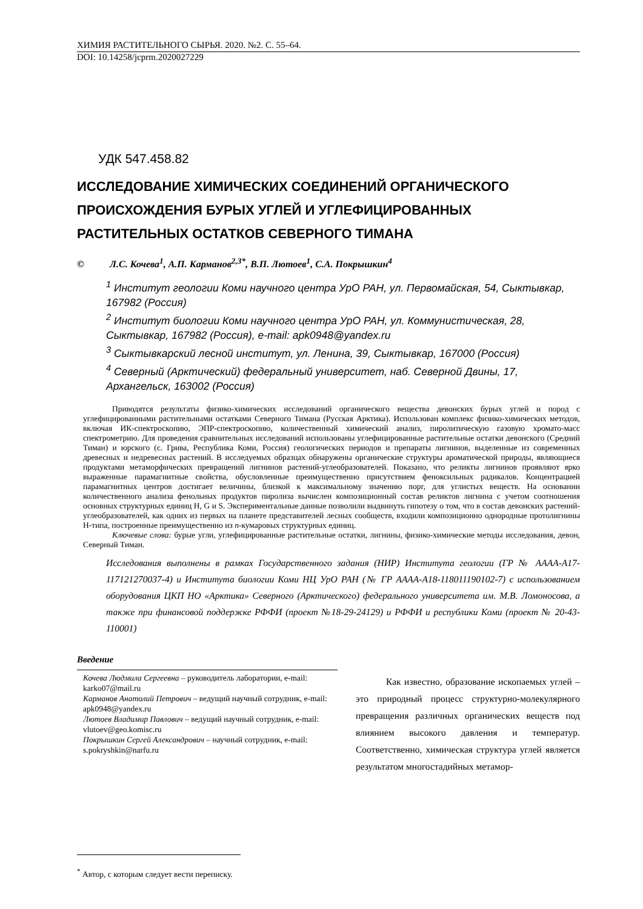ХИМИЯ РАСТИТЕЛЬНОГО СЫРЬЯ. 2020. №2. С. 55–64.
DOI: 10.14258/jcprm.2020027229
УДК 547.458.82
ИССЛЕДОВАНИЕ ХИМИЧЕСКИХ СОЕДИНЕНИЙ ОРГАНИЧЕСКОГО ПРОИСХОЖДЕНИЯ БУРЫХ УГЛЕЙ И УГЛЕФИЦИРОВАННЫХ РАСТИТЕЛЬНЫХ ОСТАТКОВ СЕВЕРНОГО ТИМАНА
© Л.С. Кочева<sup>1</sup>, А.П. Карманов<sup>2,3*</sup>, В.П. Лютоев<sup>1</sup>, С.А. Покрышкин<sup>4</sup>
<sup>1</sup> Институт геологии Коми научного центра УрО РАН, ул. Первомайская, 54, Сыктывкар, 167982 (Россия)
<sup>2</sup> Институт биологии Коми научного центра УрО РАН, ул. Коммунистическая, 28, Сыктывкар, 167982 (Россия), e-mail: apk0948@yandex.ru
<sup>3</sup> Сыктывкарский лесной институт, ул. Ленина, 39, Сыктывкар, 167000 (Россия)
<sup>4</sup> Северный (Арктический) федеральный университет, наб. Северной Двины, 17, Архангельск, 163002 (Россия)
Приводятся результаты физико-химических исследований органического вещества девонских бурых углей и пород с углефицированными растительными остатками Северного Тимана (Русская Арктика). Использован комплекс физико-химических методов, включая ИК-спектроскопию, ЭПР-спектроскопию, количественный химический анализ, пиролитическую газовую хромато-масс спектрометрию. Для проведения сравнительных исследований использованы углефицированные растительные остатки девонского (Средний Тиман) и юрского (с. Грива, Республика Коми, Россия) геологических периодов и препараты лигнинов, выделенные из современных древесных и недревесных растений. В исследуемых образцах обнаружены органические структуры ароматической природы, являющиеся продуктами метаморфических превращений лигнинов растений-углеобразователей. Показано, что реликты лигнинов проявляют ярко выраженные парамагнитные свойства, обусловленные преимущественно присутствием феноксильных радикалов. Концентрацией парамагнитных центров достигает величины, близкой к максимальному значению nорг, для углистых веществ. На основании количественного анализа фенольных продуктов пиролиза вычислен композиционный состав реликтов лигнина с учетом соотношения основных структурных единиц H, G и S. Экспериментальные данные позволили выдвинуть гипотезу о том, что в состав девонских растений-углеобразователей, как одних из первых на планете представителей лесных сообществ, входили композиционно однородные протолигнины Н-типа, построенные преимущественно из п-кумаровых структурных единиц.
Ключевые слова: бурые угли, углефицированные растительные остатки, лигнины, физико-химические методы исследования, девон, Северный Тиман.
Исследования выполнены в рамках Государственного задания (НИР) Института геологии (ГР № АААА-А17-117121270037-4) и Института биологии Коми НЦ УрО РАН (№ ГР АААА-А18-118011190102-7) с использованием оборудования ЦКП НО «Арктика» Северного (Арктического) федерального университета им. М.В. Ломоносова, а также при финансовой поддержке РФФИ (проект №18-29-24129) и РФФИ и республики Коми (проект № 20-43-110001)
Введение
Кочева Людмила Сергеевна – руководитель лаборатории, e-mail: karko07@mail.ru
Карманов Анатолий Петрович – ведущий научный сотрудник, e-mail: apk0948@yandex.ru
Лютоев Владимир Павлович – ведущий научный сотрудник, e-mail: vlutoev@geo.komisc.ru
Покрышкин Сергей Александрович – научный сотрудник, e-mail: s.pokryshkin@narfu.ru
Как известно, образование ископаемых углей – это природный процесс структурно-молекулярного превращения различных органических веществ под влиянием высокого давления и температур. Соответственно, химическая структура углей является результатом многостадийных метамор-
<sup>*</sup> Автор, с которым следует вести переписку.